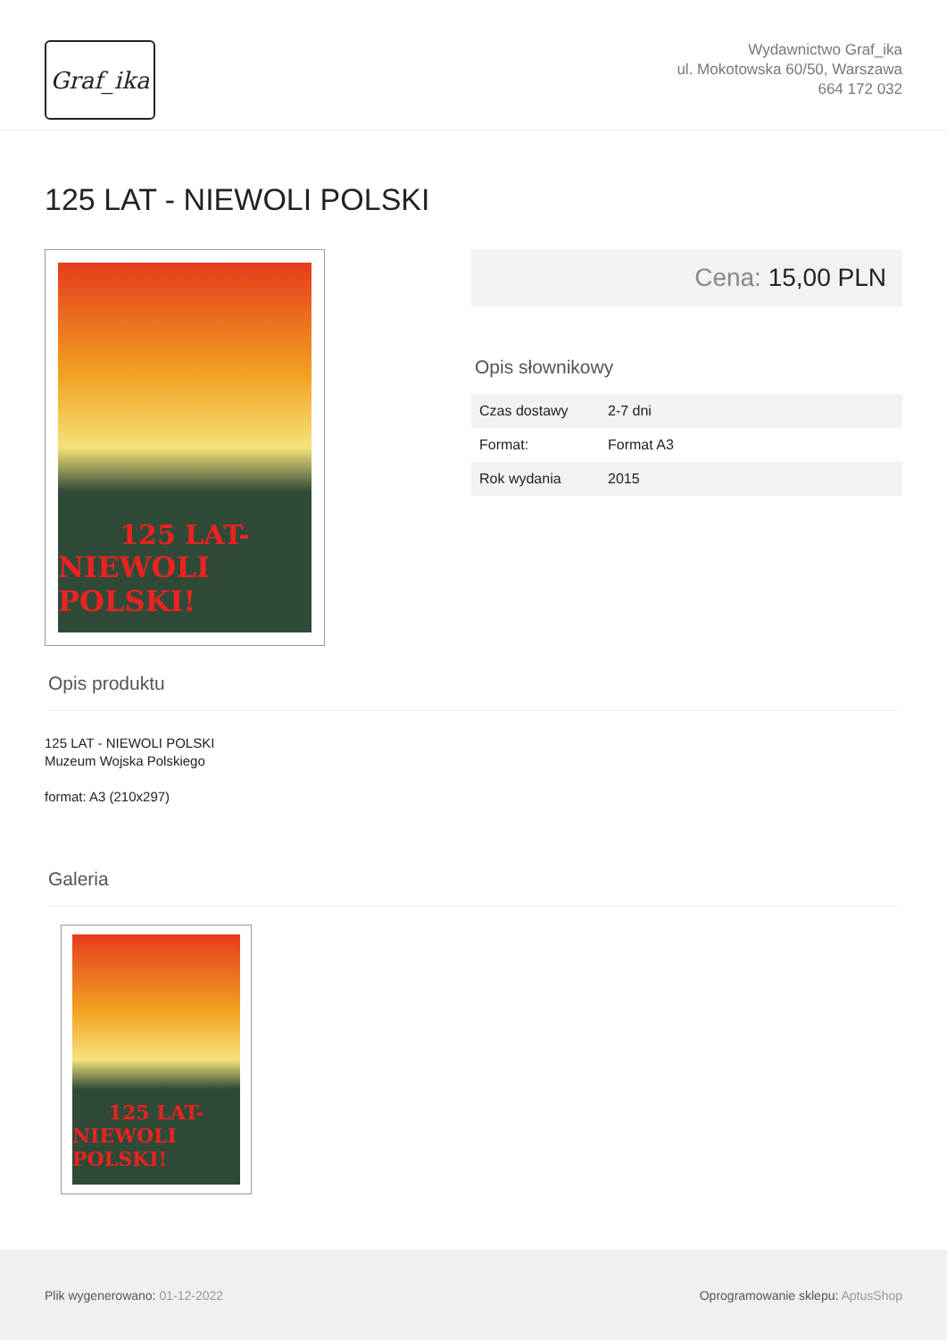Graf_ika
Wydawnictwo Graf_ika
ul. Mokotowska 60/50, Warszawa
664 172 032
125 LAT - NIEWOLI POLSKI
125 LAT-
NIEWOLI POLSKI!
Cena: 15,00 PLN
Opis słownikowy
| Czas dostawy | 2-7 dni |
| Format: | Format A3 |
| Rok wydania | 2015 |
Opis produktu
125 LAT - NIEWOLI POLSKI
Muzeum Wojska Polskiego
format: A3 (210x297)
Galeria
125 LAT-
NIEWOLI POLSKI!
Plik wygenerowano: 01-12-2022
Oprogramowanie sklepu: AptusShop